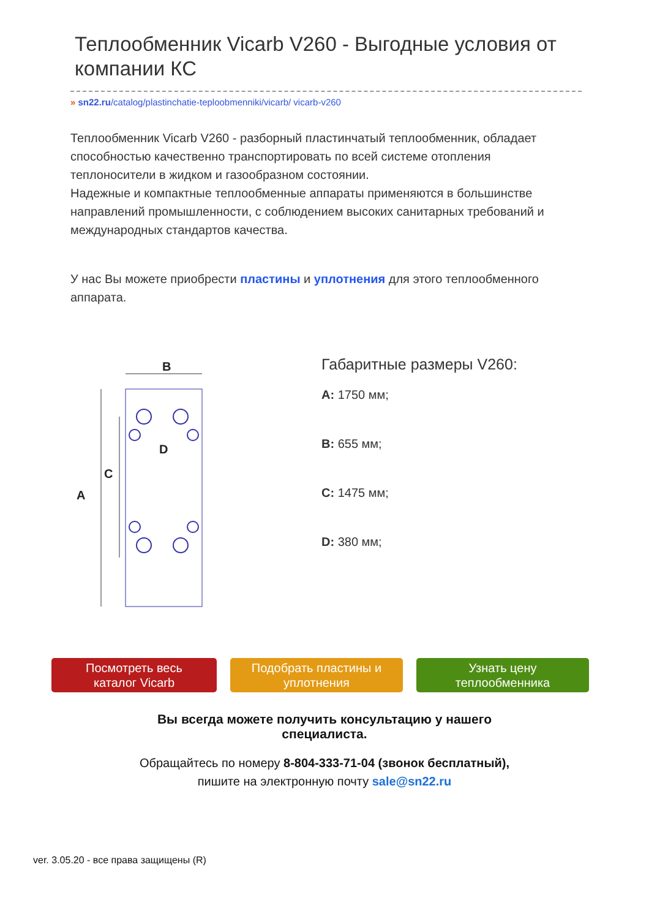Теплообменник Vicarb V260 - Выгодные условия от компании КС
» sn22.ru/catalog/plastinchatie-teploobmenniki/vicarb/ vicarb-v260
Теплообменник Vicarb V260 - разборный пластинчатый теплообменник, обладает способностью качественно транспортировать по всей системе отопления теплоносители в жидком и газообразном состоянии.
Надежные и компактные теплообменные аппараты применяются в большинстве направлений промышленности, с соблюдением высоких санитарных требований и международных стандартов качества.
У нас Вы можете приобрести пластины и уплотнения для этого теплообменного аппарата.
B
A
C
D
Габаритные размеры V260:
A: 1750 мм;
B: 655 мм;
C: 1475 мм;
D: 380 мм;
Посмотреть весь
каталог Vicarb
Подобрать пластины и
уплотнения
Узнать цену
теплообменника
Вы всегда можете получить консультацию у нашего
специалиста.
Обращайтесь по номеру 8-804-333-71-04 (звонок бесплатный),
пишите на электронную почту sale@sn22.ru
ver. 3.05.20 - все права защищены (R)